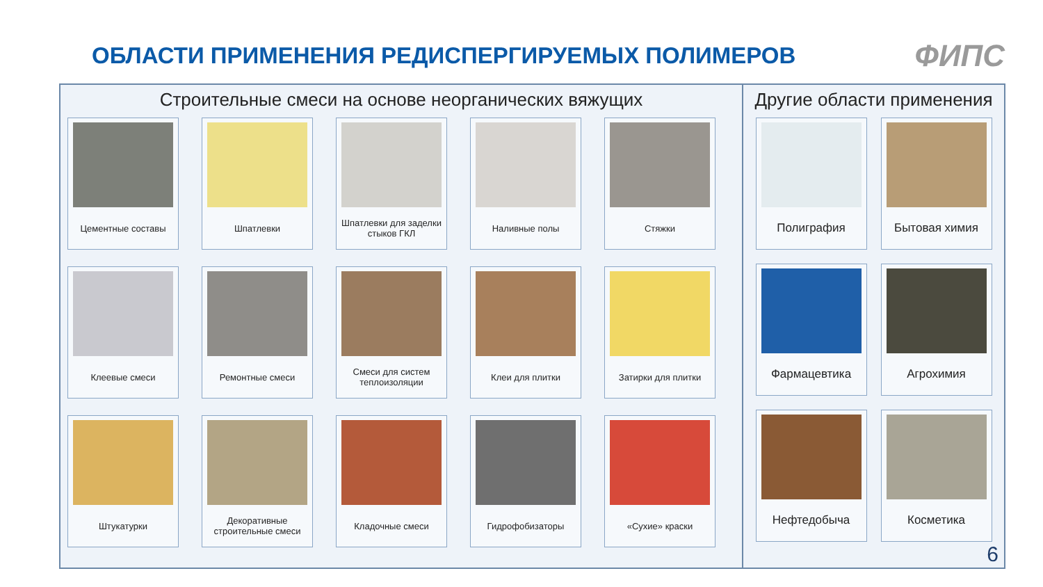ОБЛАСТИ ПРИМЕНЕНИЯ РЕДИСПЕРГИРУЕМЫХ ПОЛИМЕРОВ
ФИПС
Строительные смеси на основе неорганических вяжущих
Цементные составы
Шпатлевки
Шпатлевки для заделки стыков ГКЛ
Наливные полы
Стяжки
Клеевые смеси
Ремонтные смеси
Смеси для систем теплоизоляции
Клеи для плитки
Затирки для плитки
Штукатурки
Декоративные строительные смеси
Кладочные смеси
Гидрофобизаторы
«Сухие» краски
Другие области применения
Полиграфия
Бытовая химия
Фармацевтика
Агрохимия
Нефтедобыча
Косметика
6